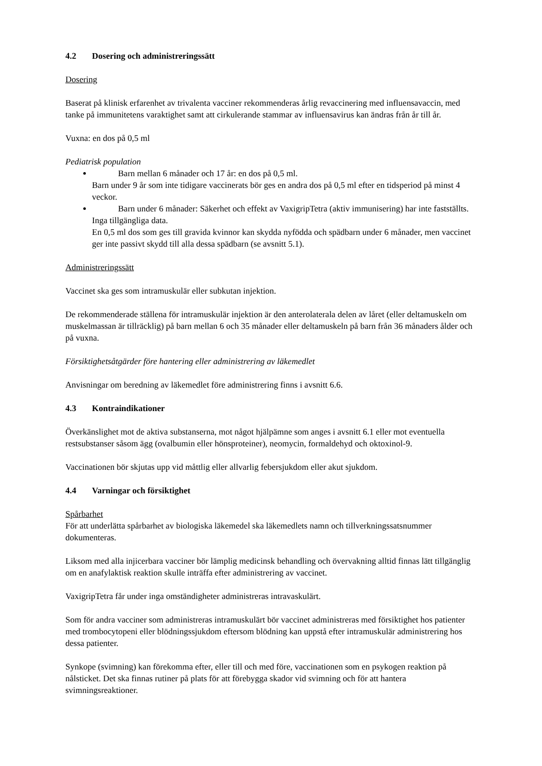4.2 Dosering och administreringssätt
Dosering
Baserat på klinisk erfarenhet av trivalenta vacciner rekommenderas årlig revaccinering med influensavaccin, med tanke på immunitetens varaktighet samt att cirkulerande stammar av influensavirus kan ändras från år till år.
Vuxna: en dos på 0,5 ml
Pediatrisk population
Barn mellan 6 månader och 17 år: en dos på 0,5 ml.
Barn under 9 år som inte tidigare vaccinerats bör ges en andra dos på 0,5 ml efter en tidsperiod på minst 4 veckor.
Barn under 6 månader: Säkerhet och effekt av VaxigripTetra (aktiv immunisering) har inte fastställts. Inga tillgängliga data.
En 0,5 ml dos som ges till gravida kvinnor kan skydda nyfödda och spädbarn under 6 månader, men vaccinet ger inte passivt skydd till alla dessa spädbarn (se avsnitt 5.1).
Administreringssätt
Vaccinet ska ges som intramuskulär eller subkutan injektion.
De rekommenderade ställena för intramuskulär injektion är den anterolaterala delen av låret (eller deltamuskeln om muskelmassan är tillräcklig) på barn mellan 6 och 35 månader eller deltamuskeln på barn från 36 månaders ålder och på vuxna.
Försiktighetsåtgärder före hantering eller administrering av läkemedlet
Anvisningar om beredning av läkemedlet före administrering finns i avsnitt 6.6.
4.3 Kontraindikationer
Överkänslighet mot de aktiva substanserna, mot något hjälpämne som anges i avsnitt 6.1 eller mot eventuella restsubstanser såsom ägg (ovalbumin eller hönsproteiner), neomycin, formaldehyd och oktoxinol-9.
Vaccinationen bör skjutas upp vid måttlig eller allvarlig febersjukdom eller akut sjukdom.
4.4 Varningar och försiktighet
Spårbarhet
För att underlätta spårbarhet av biologiska läkemedel ska läkemedlets namn och tillverkningssatsnummer dokumenteras.
Liksom med alla injicerbara vacciner bör lämplig medicinsk behandling och övervakning alltid finnas lätt tillgänglig om en anafylaktisk reaktion skulle inträffa efter administrering av vaccinet.
VaxigripTetra får under inga omständigheter administreras intravaskulärt.
Som för andra vacciner som administreras intramuskulärt bör vaccinet administreras med försiktighet hos patienter med trombocytopeni eller blödningssjukdom eftersom blödning kan uppstå efter intramuskulär administrering hos dessa patienter.
Synkope (svimning) kan förekomma efter, eller till och med före, vaccinationen som en psykogen reaktion på nålsticket. Det ska finnas rutiner på plats för att förebygga skador vid svimning och för att hantera svimningsreaktioner.